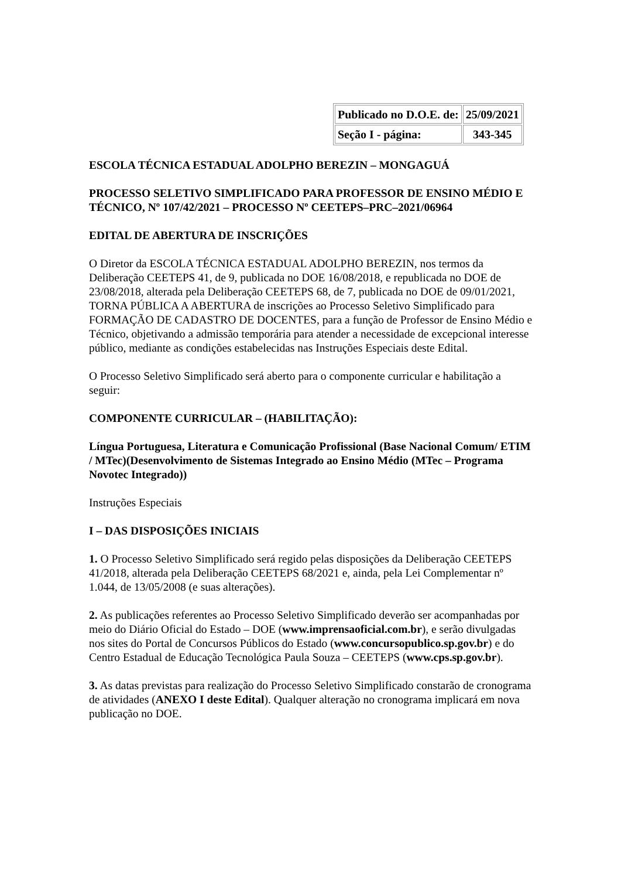| Publicado no D.O.E. de: | 25/09/2021 |
| Seção I - página: | 343-345 |
ESCOLA TÉCNICA ESTADUAL ADOLPHO BEREZIN – MONGAGUÁ
PROCESSO SELETIVO SIMPLIFICADO PARA PROFESSOR DE ENSINO MÉDIO E TÉCNICO, Nº 107/42/2021 – PROCESSO Nº CEETEPS–PRC–2021/06964
EDITAL DE ABERTURA DE INSCRIÇÕES
O Diretor da ESCOLA TÉCNICA ESTADUAL ADOLPHO BEREZIN, nos termos da Deliberação CEETEPS 41, de 9, publicada no DOE 16/08/2018, e republicada no DOE de 23/08/2018, alterada pela Deliberação CEETEPS 68, de 7, publicada no DOE de 09/01/2021, TORNA PÚBLICA A ABERTURA de inscrições ao Processo Seletivo Simplificado para FORMAÇÃO DE CADASTRO DE DOCENTES, para a função de Professor de Ensino Médio e Técnico, objetivando a admissão temporária para atender a necessidade de excepcional interesse público, mediante as condições estabelecidas nas Instruções Especiais deste Edital.
O Processo Seletivo Simplificado será aberto para o componente curricular e habilitação a seguir:
COMPONENTE CURRICULAR – (HABILITAÇÃO):
Língua Portuguesa, Literatura e Comunicação Profissional (Base Nacional Comum/ ETIM / MTec)(Desenvolvimento de Sistemas Integrado ao Ensino Médio (MTec – Programa Novotec Integrado))
Instruções Especiais
I – DAS DISPOSIÇÕES INICIAIS
1. O Processo Seletivo Simplificado será regido pelas disposições da Deliberação CEETEPS 41/2018, alterada pela Deliberação CEETEPS 68/2021 e, ainda, pela Lei Complementar nº 1.044, de 13/05/2008 (e suas alterações).
2. As publicações referentes ao Processo Seletivo Simplificado deverão ser acompanhadas por meio do Diário Oficial do Estado – DOE (www.imprensaoficial.com.br), e serão divulgadas nos sites do Portal de Concursos Públicos do Estado (www.concursopublico.sp.gov.br) e do Centro Estadual de Educação Tecnológica Paula Souza – CEETEPS (www.cps.sp.gov.br).
3. As datas previstas para realização do Processo Seletivo Simplificado constarão de cronograma de atividades (ANEXO I deste Edital). Qualquer alteração no cronograma implicará em nova publicação no DOE.